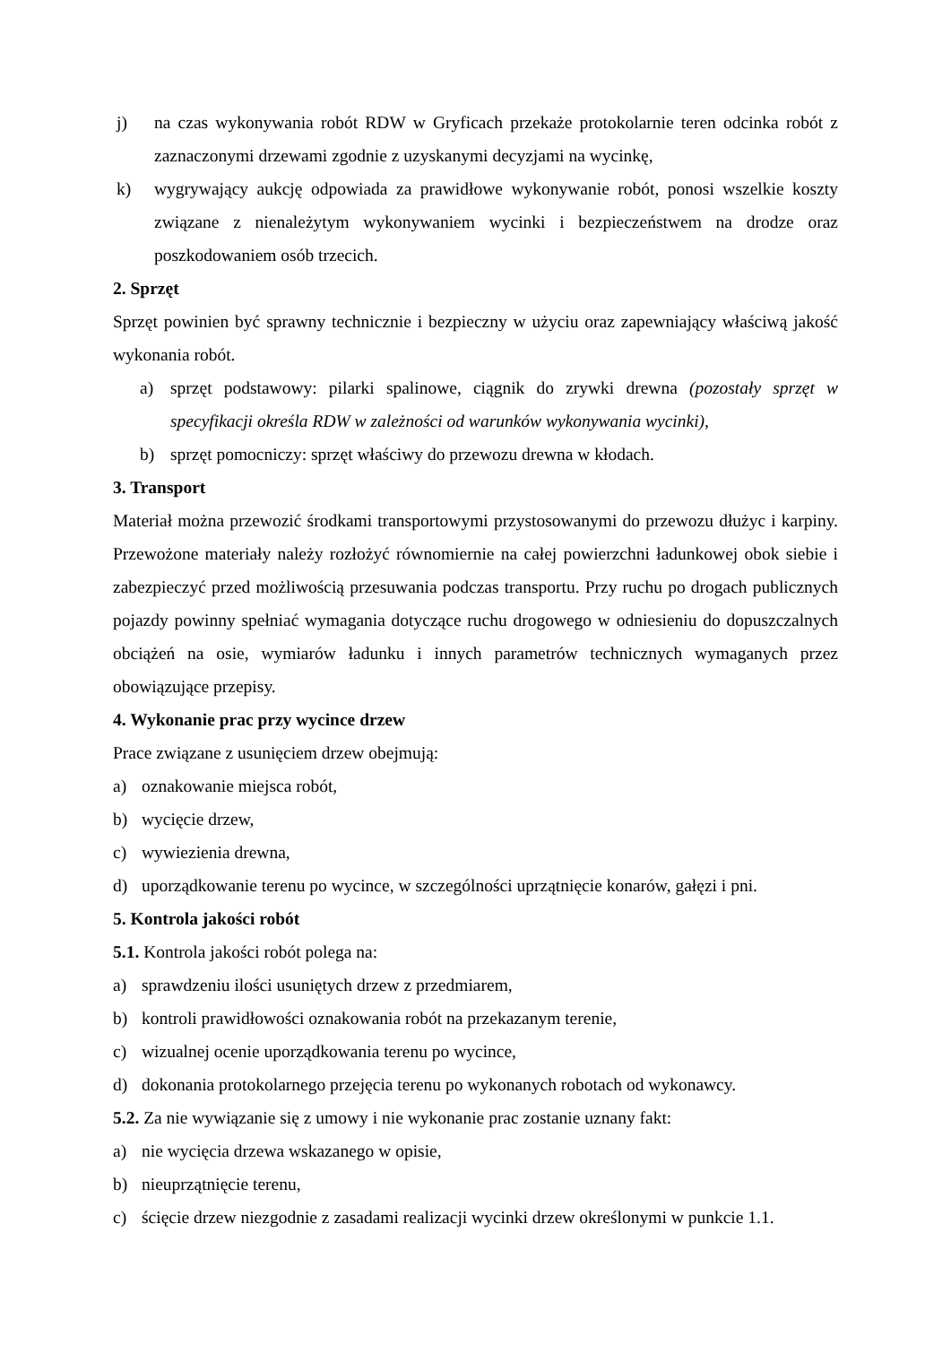j) na czas wykonywania robót RDW w Gryficach przekaże protokolarnie teren odcinka robót z zaznaczonymi drzewami zgodnie z uzyskanymi decyzjami na wycinkę,
k) wygrywający aukcję odpowiada za prawidłowe wykonywanie robót, ponosi wszelkie koszty związane z nienależytym wykonywaniem wycinki i bezpieczeństwem na drodze oraz poszkodowaniem osób trzecich.
2. Sprzęt
Sprzęt powinien być sprawny technicznie i bezpieczny w użyciu oraz zapewniający właściwą jakość wykonania robót.
a) sprzęt podstawowy: pilarki spalinowe, ciągnik do zrywki drewna (pozostały sprzęt w specyfikacji określa RDW w zależności od warunków wykonywania wycinki),
b) sprzęt pomocniczy: sprzęt właściwy do przewozu drewna w kłodach.
3. Transport
Materiał można przewozić środkami transportowymi przystosowanymi do przewozu dłużyc i karpiny. Przewożone materiały należy rozłożyć równomiernie na całej powierzchni ładunkowej obok siebie i zabezpieczyć przed możliwością przesuwania podczas transportu. Przy ruchu po drogach publicznych pojazdy powinny spełniać wymagania dotyczące ruchu drogowego w odniesieniu do dopuszczalnych obciążeń na osie, wymiarów ładunku i innych parametrów technicznych wymaganych przez obowiązujące przepisy.
4. Wykonanie prac przy wycince drzew
Prace związane z usunięciem drzew obejmują:
a) oznakowanie miejsca robót,
b) wycięcie drzew,
c) wywiezienia drewna,
d) uporządkowanie terenu po wycince, w szczególności uprzątnięcie konarów, gałęzi i pni.
5. Kontrola jakości robót
5.1. Kontrola jakości robót polega na:
a) sprawdzeniu ilości usuniętych drzew z przedmiarem,
b) kontroli prawidłowości oznakowania robót na przekazanym terenie,
c) wizualnej ocenie uporządkowania terenu po wycince,
d) dokonania protokolarnego przejęcia terenu po wykonanych robotach od wykonawcy.
5.2. Za nie wywiązanie się z umowy i nie wykonanie prac zostanie uznany fakt:
a) nie wycięcia drzewa wskazanego w opisie,
b) nieuprzątnięcie terenu,
c) ścięcie drzew niezgodnie z zasadami realizacji wycinki drzew określonymi w punkcie 1.1.